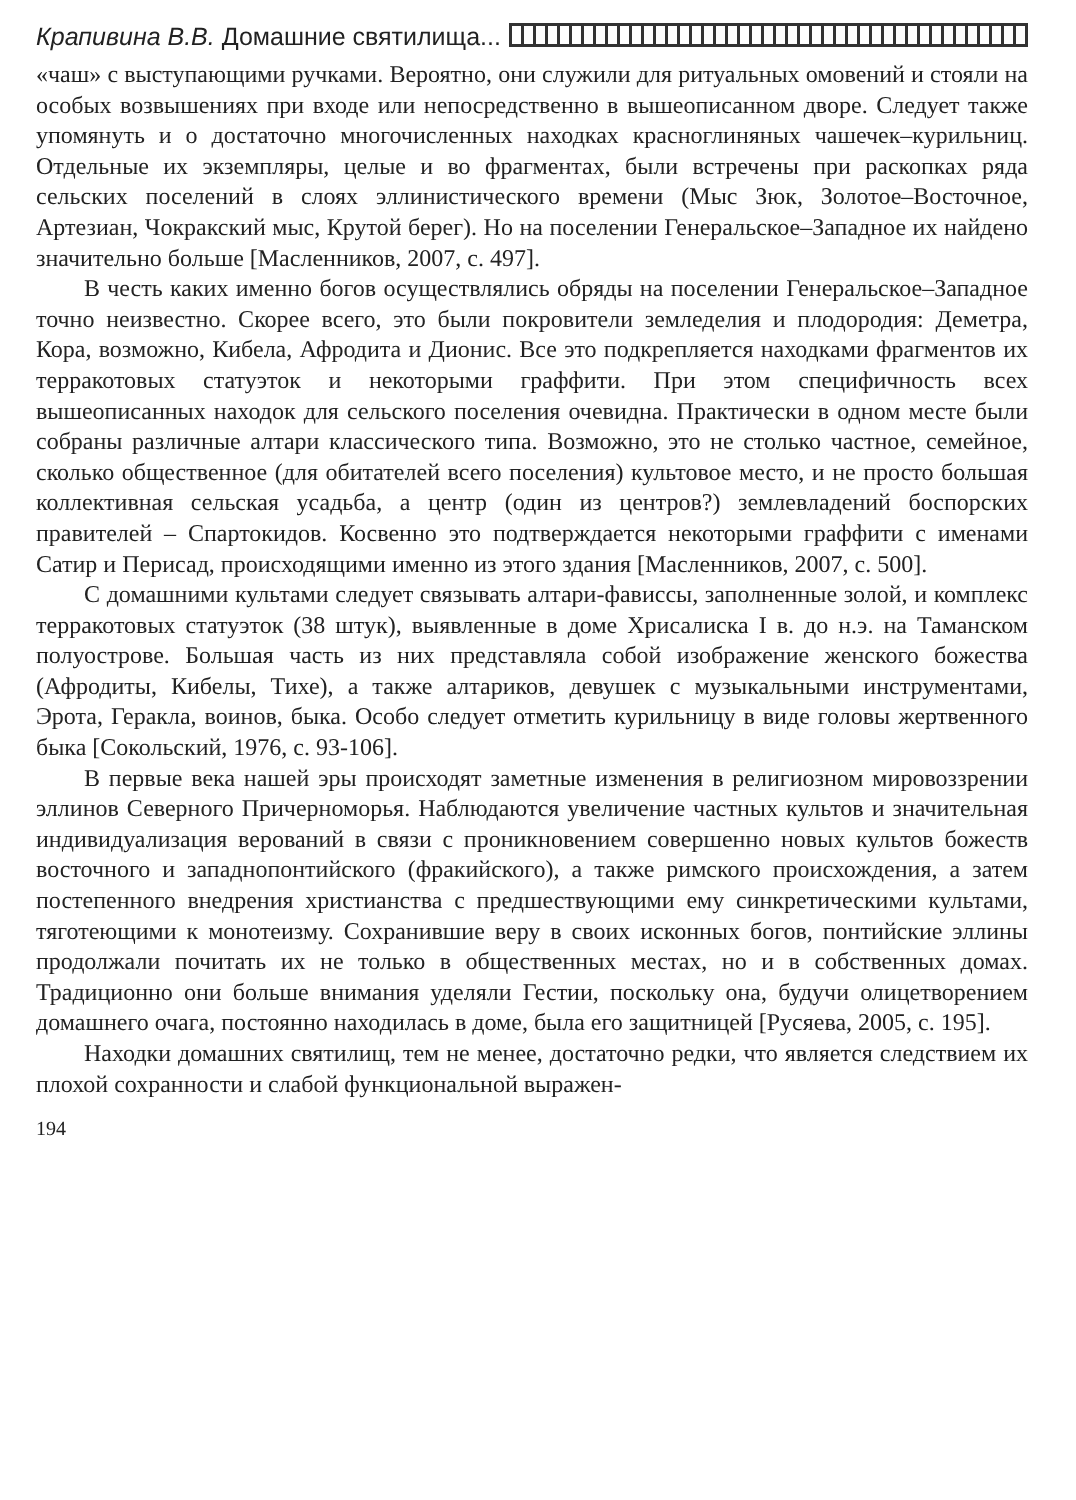Крапивина В.В. Домашние святилища...
«чаш» с выступающими ручками. Вероятно, они служили для ритуальных омовений и стояли на особых возвышениях при входе или непосредственно в вышеописанном дворе. Следует также упомянуть и о достаточно многочисленных находках красноглиняных чашечек–курильниц. Отдельные их экземпляры, целые и во фрагментах, были встречены при раскопках ряда сельских поселений в слоях эллинистического времени (Мыс Зюк, Золотое–Восточное, Артезиан, Чокракский мыс, Крутой берег). Но на поселении Генеральское–Западное их найдено значительно больше [Масленников, 2007, с. 497].
В честь каких именно богов осуществлялись обряды на поселении Генеральское–Западное точно неизвестно. Скорее всего, это были покровители земледелия и плодородия: Деметра, Кора, возможно, Кибела, Афродита и Дионис. Все это подкрепляется находками фрагментов их терракотовых статуэток и некоторыми граффити. При этом специфичность всех вышеописанных находок для сельского поселения очевидна. Практически в одном месте были собраны различные алтари классического типа. Возможно, это не столько частное, семейное, сколько общественное (для обитателей всего поселения) культовое место, и не просто большая коллективная сельская усадьба, а центр (один из центров?) землевладений боспорских правителей – Спартокидов. Косвенно это подтверждается некоторыми граффити с именами Сатир и Перисад, происходящими именно из этого здания [Масленников, 2007, с. 500].
С домашними культами следует связывать алтари-фависсы, заполненные золой, и комплекс терракотовых статуэток (38 штук), выявленные в доме Хрисалиска I в. до н.э. на Таманском полуострове. Большая часть из них представляла собой изображение женского божества (Афродиты, Кибелы, Тихе), а также алтариков, девушек с музыкальными инструментами, Эрота, Геракла, воинов, быка. Особо следует отметить курильницу в виде головы жертвенного быка [Сокольский, 1976, с. 93-106].
В первые века нашей эры происходят заметные изменения в религиозном мировоззрении эллинов Северного Причерноморья. Наблюдаются увеличение частных культов и значительная индивидуализация верований в связи с проникновением совершенно новых культов божеств восточного и западнопонтийского (фракийского), а также римского происхождения, а затем постепенного внедрения христианства с предшествующими ему синкретическими культами, тяготеющими к монотеизму. Сохранившие веру в своих исконных богов, понтийские эллины продолжали почитать их не только в общественных местах, но и в собственных домах. Традиционно они больше внимания уделяли Гестии, поскольку она, будучи олицетворением домашнего очага, постоянно находилась в доме, была его защитницей [Русяева, 2005, с. 195].
Находки домашних святилищ, тем не менее, достаточно редки, что является следствием их плохой сохранности и слабой функциональной выражен-
194